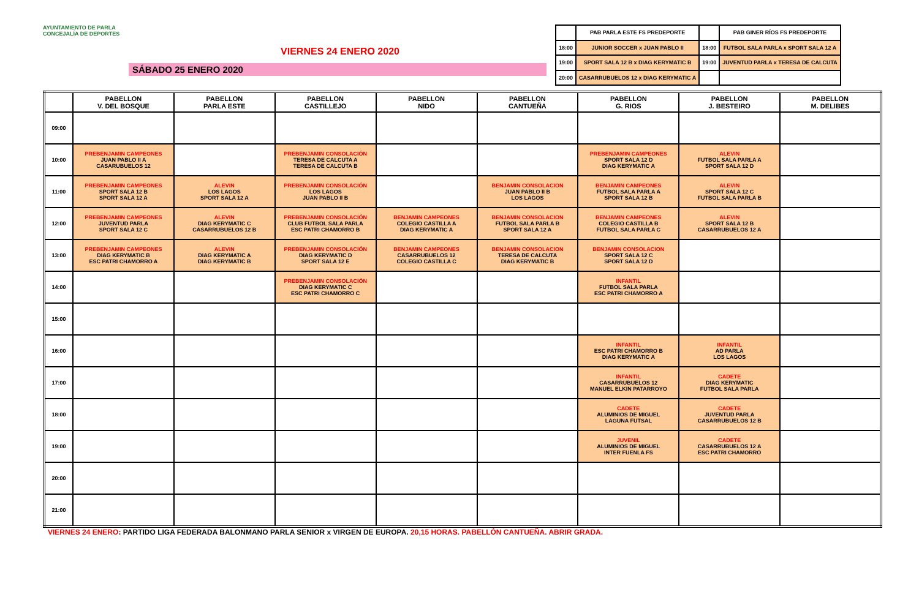AYUNTAMIENTO DE PARLA
CONCEJALÍA DE DEPORTES
VIERNES 24 ENERO 2020
SÁBADO 25 ENERO 2020
| | PAB PARLA ESTE FS PREDEPORTE | | PAB GINER RÍOS FS PREDEPORTE |
| 18:00 | JUNIOR SOCCER x JUAN PABLO II | 18:00 | FUTBOL SALA PARLA x SPORT SALA 12 A |
| 19:00 | SPORT SALA 12 B x DIAG KERYMATIC B | 19:00 | JUVENTUD PARLA x TERESA DE CALCUTA |
| 20:00 | CASARRUBUELOS 12 x DIAG KERYMATIC A | | |
| | PABELLON V. DEL BOSQUE | PABELLON PARLA ESTE | PABELLON CASTILLEJO | PABELLON NIDO | PABELLON CANTUEÑA | PABELLON G. RIOS | PABELLON J. BESTEIRO | PABELLON M. DELIBES |
| --- | --- | --- | --- | --- | --- | --- | --- | --- |
| 09:00 | | | | | | | | |
| 10:00 | PREBENJAMIN CAMPEONES JUAN PABLO II A CASARUBUELOS 12 | | PREBENJAMIN CONSOLACIÓN TERESA DE CALCUTA A TERESA DE CALCUTA B | | | PREBENJAMIN CAMPEONES SPORT SALA 12 D DIAG KERYMATIC A | ALEVIN FUTBOL SALA PARLA A SPORT SALA 12 D | |
| 11:00 | PREBENJAMIN CAMPEONES SPORT SALA 12 B SPORT SALA 12 A | ALEVIN LOS LAGOS SPORT SALA 12 A | PREBENJAMIN CONSOLACIÓN LOS LAGOS JUAN PABLO II B | | BENJAMIN CONSOLACION JUAN PABLO II B LOS LAGOS | BENJAMIN CAMPEONES FUTBOL SALA PARLA A SPORT SALA 12 B | ALEVIN SPORT SALA 12 C FUTBOL SALA PARLA B | |
| 12:00 | PREBENJAMIN CAMPEONES JUVENTUD PARLA SPORT SALA 12 C | ALEVIN DIAG KERYMATIC C CASARRUBUELOS 12 B | PREBENJAMIN CONSOLACIÓN CLUB FUTBOL SALA PARLA ESC PATRI CHAMORRO B | BENJAMIN CAMPEONES COLEGIO CASTILLA A DIAG KERYMATIC A | BENJAMIN CONSOLACION FUTBOL SALA PARLA B SPORT SALA 12 A | BENJAMIN CAMPEONES COLEGIO CASTILLA B FUTBOL SALA PARLA C | ALEVIN SPORT SALA 12 B CASARRUBUELOS 12 A | |
| 13:00 | PREBENJAMIN CAMPEONES DIAG KERYMATIC B ESC PATRI CHAMORRO A | ALEVIN DIAG KERYMATIC A DIAG KERYMATIC B | PREBENJAMIN CONSOLACIÓN DIAG KERYMATIC D SPORT SALA 12 E | BENJAMIN CAMPEONES CASARRUBUELOS 12 COLEGIO CASTILLA C | BENJAMIN CONSOLACION TERESA DE CALCUTA DIAG KERYMATIC B | BENJAMIN CONSOLACION SPORT SALA 12 C SPORT SALA 12 D | | |
| 14:00 | | | PREBENJAMIN CONSOLACIÓN DIAG KERYMATIC C ESC PATRI CHAMORRO C | | | INFANTIL FUTBOL SALA PARLA ESC PATRI CHAMORRO A | | |
| 15:00 | | | | | | | | |
| 16:00 | | | | | | INFANTIL ESC PATRI CHAMORRO B DIAG KERYMATIC A | INFANTIL AD PARLA LOS LAGOS | |
| 17:00 | | | | | | INFANTIL CASARRUBUELOS 12 MANUEL ELKIN PATARROYO | CADETE DIAG KERYMATIC FUTBOL SALA PARLA | |
| 18:00 | | | | | | CADETE ALUMINIOS DE MIGUEL LAGUNA FUTSAL | CADETE JUVENTUD PARLA CASARRUBUELOS 12 B | |
| 19:00 | | | | | | JUVENIL ALUMINIOS DE MIGUEL INTER FUENLA FS | CADETE CASARRUBUELOS 12 A ESC PATRI CHAMORRO | |
| 20:00 | | | | | | | | |
| 21:00 | | | | | | | | |
VIERNES 24 ENERO: PARTIDO LIGA FEDERADA BALONMANO PARLA SENIOR x VIRGEN DE EUROPA. 20,15 HORAS. PABELLÓN CANTUEÑA. ABRIR GRADA.